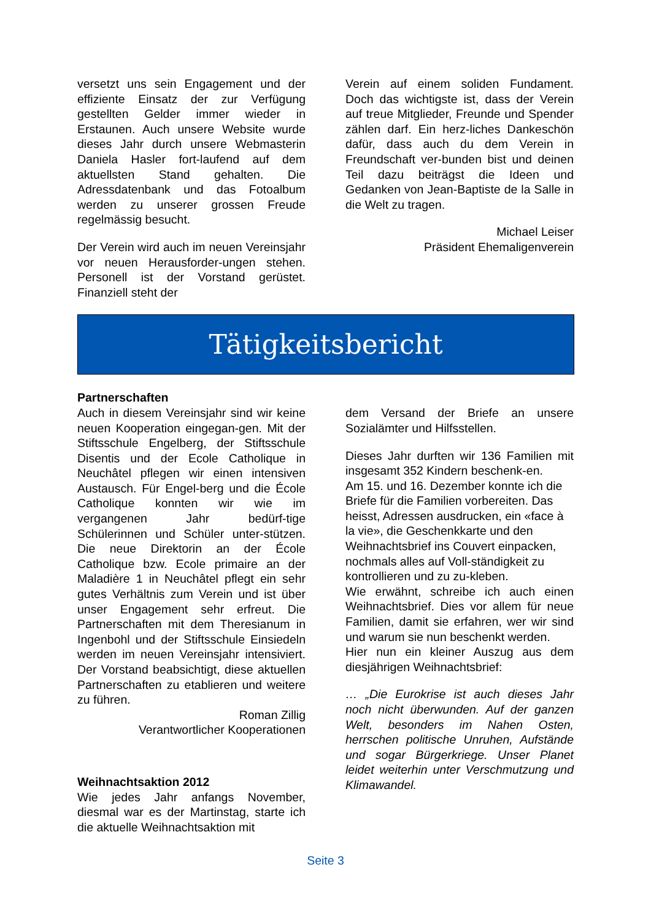versetzt uns sein Engagement und der effiziente Einsatz der zur Verfügung gestellten Gelder immer wieder in Erstaunen. Auch unsere Website wurde dieses Jahr durch unsere Webmasterin Daniela Hasler fort-laufend auf dem aktuellsten Stand gehalten. Die Adressdatenbank und das Fotoalbum werden zu unserer grossen Freude regelmässig besucht.
Der Verein wird auch im neuen Vereinsjahr vor neuen Herausforder-ungen stehen. Personell ist der Vorstand gerüstet. Finanziell steht der
Verein auf einem soliden Fundament. Doch das wichtigste ist, dass der Verein auf treue Mitglieder, Freunde und Spender zählen darf. Ein herz-liches Dankeschön dafür, dass auch du dem Verein in Freundschaft ver-bunden bist und deinen Teil dazu beiträgst die Ideen und Gedanken von Jean-Baptiste de la Salle in die Welt zu tragen.
Michael Leiser
Präsident Ehemaligenverein
Tätigkeitsbericht
Partnerschaften
Auch in diesem Vereinsjahr sind wir keine neuen Kooperation eingegan-gen. Mit der Stiftsschule Engelberg, der Stiftsschule Disentis und der Ecole Catholique in Neuchâtel pflegen wir einen intensiven Austausch. Für Engel-berg und die École Catholique konnten wir wie im vergangenen Jahr bedürf-tige Schülerinnen und Schüler unter-stützen. Die neue Direktorin an der École Catholique bzw. Ecole primaire an der Maladière 1 in Neuchâtel pflegt ein sehr gutes Verhältnis zum Verein und ist über unser Engagement sehr erfreut. Die Partnerschaften mit dem Theresianum in Ingenbohl und der Stiftsschule Einsiedeln werden im neuen Vereinsjahr intensiviert. Der Vorstand beabsichtigt, diese aktuellen Partnerschaften zu etablieren und weitere zu führen.
Roman Zillig
Verantwortlicher Kooperationen
Weihnachtsaktion 2012
Wie jedes Jahr anfangs November, diesmal war es der Martinstag, starte ich die aktuelle Weihnachtsaktion mit
dem Versand der Briefe an unsere Sozialämter und Hilfsstellen.
Dieses Jahr durften wir 136 Familien mit insgesamt 352 Kindern beschenk-en.
Am 15. und 16. Dezember konnte ich die Briefe für die Familien vorbereiten. Das heisst, Adressen ausdrucken, ein «face à la vie», die Geschenkkarte und den Weihnachtsbrief ins Couvert einpacken, nochmals alles auf Voll-ständigkeit zu kontrollieren und zu zu-kleben.
Wie erwähnt, schreibe ich auch einen Weihnachtsbrief. Dies vor allem für neue Familien, damit sie erfahren, wer wir sind und warum sie nun beschenkt werden.
Hier nun ein kleiner Auszug aus dem diesjährigen Weihnachtsbrief:
… „Die Eurokrise ist auch dieses Jahr noch nicht überwunden. Auf der ganzen Welt, besonders im Nahen Osten, herrschen politische Unruhen, Aufstände und sogar Bürgerkriege. Unser Planet leidet weiterhin unter Verschmutzung und Klimawandel.
Seite 3